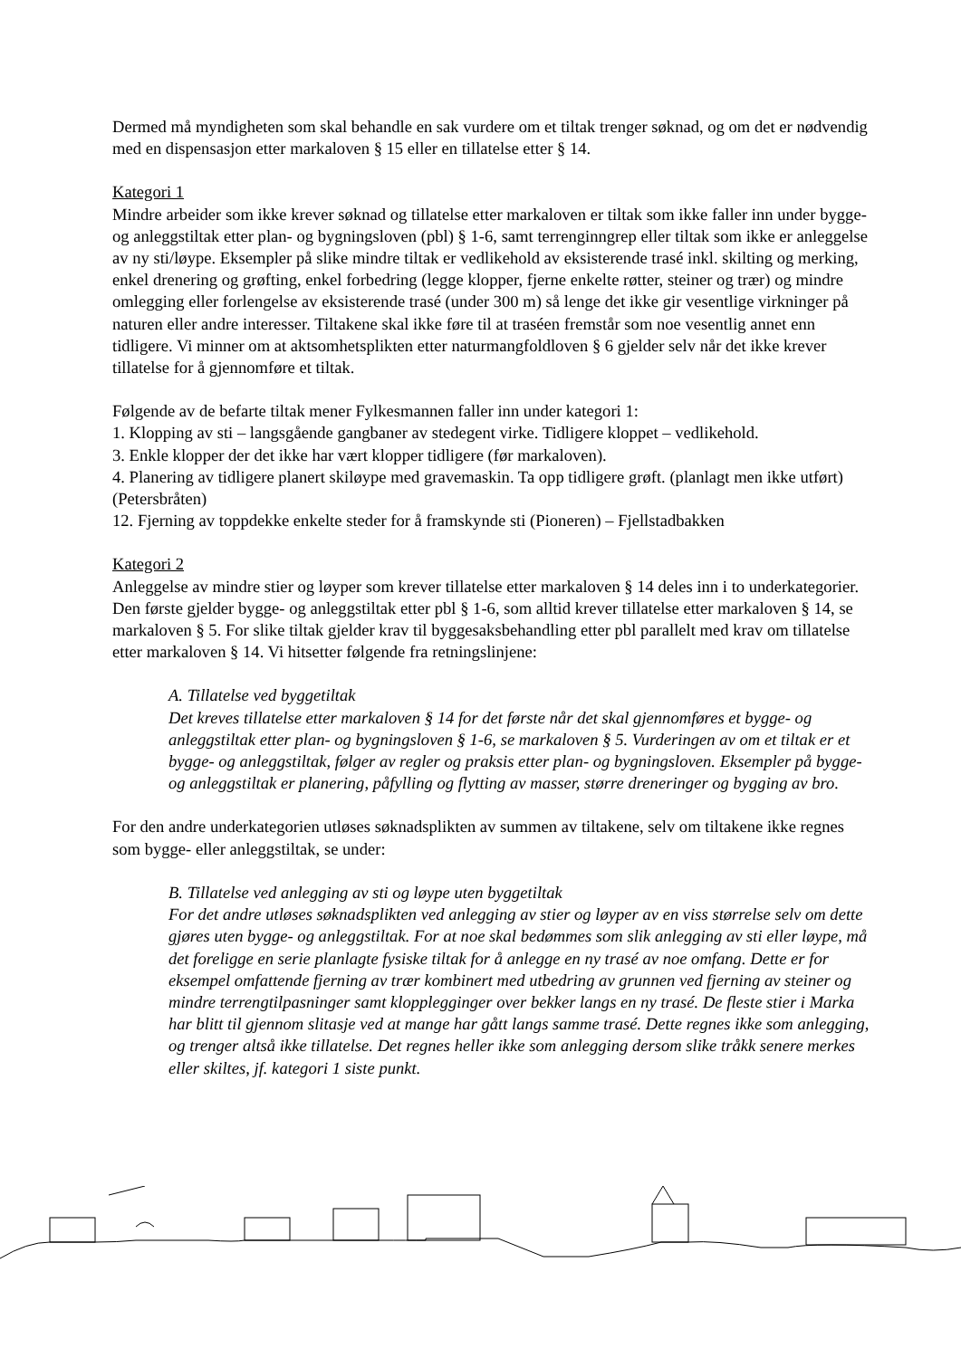Dermed må myndigheten som skal behandle en sak vurdere om et tiltak trenger søknad, og om det er nødvendig med en dispensasjon etter markaloven § 15 eller en tillatelse etter § 14.
Kategori 1
Mindre arbeider som ikke krever søknad og tillatelse etter markaloven er tiltak som ikke faller inn under bygge- og anleggstiltak etter plan- og bygningsloven (pbl) § 1-6, samt terrenginngrep eller tiltak som ikke er anleggelse av ny sti/løype. Eksempler på slike mindre tiltak er vedlikehold av eksisterende trasé inkl. skilting og merking, enkel drenering og grøfting, enkel forbedring (legge klopper, fjerne enkelte røtter, steiner og trær) og mindre omlegging eller forlengelse av eksisterende trasé (under 300 m) så lenge det ikke gir vesentlige virkninger på naturen eller andre interesser. Tiltakene skal ikke føre til at traséen fremstår som noe vesentlig annet enn tidligere. Vi minner om at aktsomhetsplikten etter naturmangfoldloven § 6 gjelder selv når det ikke krever tillatelse for å gjennomføre et tiltak.
Følgende av de befarte tiltak mener Fylkesmannen faller inn under kategori 1:
1. Klopping av sti – langsgående gangbaner av stedegent virke. Tidligere kloppet – vedlikehold.
3. Enkle klopper der det ikke har vært klopper tidligere (før markaloven).
4. Planering av tidligere planert skiløype med gravemaskin. Ta opp tidligere grøft. (planlagt men ikke utført) (Petersbråten)
12. Fjerning av toppdekke enkelte steder for å framskynde sti (Pioneren) – Fjellstadbakken
Kategori 2
Anleggelse av mindre stier og løyper som krever tillatelse etter markaloven § 14 deles inn i to underkategorier. Den første gjelder bygge- og anleggstiltak etter pbl § 1-6, som alltid krever tillatelse etter markaloven § 14, se markaloven § 5. For slike tiltak gjelder krav til byggesaksbehandling etter pbl parallelt med krav om tillatelse etter markaloven § 14. Vi hitsetter følgende fra retningslinjene:
A. Tillatelse ved byggetiltak
Det kreves tillatelse etter markaloven § 14 for det første når det skal gjennomføres et bygge- og anleggstiltak etter plan- og bygningsloven § 1-6, se markaloven § 5. Vurderingen av om et tiltak er et bygge- og anleggstiltak, følger av regler og praksis etter plan- og bygningsloven. Eksempler på bygge- og anleggstiltak er planering, påfylling og flytting av masser, større dreneringer og bygging av bro.
For den andre underkategorien utløses søknadsplikten av summen av tiltakene, selv om tiltakene ikke regnes som bygge- eller anleggstiltak, se under:
B. Tillatelse ved anlegging av sti og løype uten byggetiltak
For det andre utløses søknadsplikten ved anlegging av stier og løyper av en viss størrelse selv om dette gjøres uten bygge- og anleggstiltak. For at noe skal bedømmes som slik anlegging av sti eller løype, må det foreligge en serie planlagte fysiske tiltak for å anlegge en ny trasé av noe omfang. Dette er for eksempel omfattende fjerning av trær kombinert med utbedring av grunnen ved fjerning av steiner og mindre terrengtilpasninger samt klopplegginger over bekker langs en ny trasé. De fleste stier i Marka har blitt til gjennom slitasje ved at mange har gått langs samme trasé. Dette regnes ikke som anlegging, og trenger altså ikke tillatelse. Det regnes heller ikke som anlegging dersom slike tråkk senere merkes eller skiltes, jf. kategori 1 siste punkt.